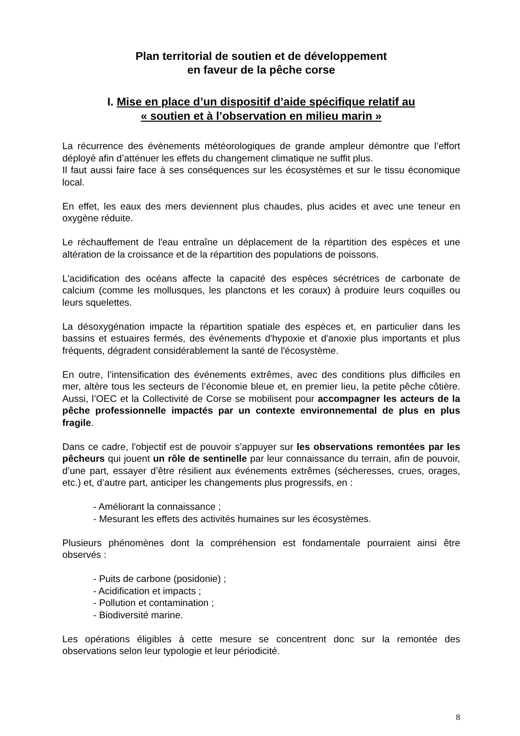Plan territorial de soutien et de développement
en faveur de la pêche corse
I. Mise en place d’un dispositif d’aide spécifique relatif au
« soutien et à l’observation en milieu marin »
La récurrence des évènements météorologiques de grande ampleur démontre que l’effort déployé afin d’atténuer les effets du changement climatique ne suffit plus.
Il faut aussi faire face à ses conséquences sur les écosystèmes et sur le tissu économique local.
En effet, les eaux des mers deviennent plus chaudes, plus acides et avec une teneur en oxygène réduite.
Le réchauffement de l'eau entraîne un déplacement de la répartition des espèces et une altération de la croissance et de la répartition des populations de poissons.
L'acidification des océans affecte la capacité des espèces sécrétrices de carbonate de calcium (comme les mollusques, les planctons et les coraux) à produire leurs coquilles ou leurs squelettes.
La désoxygénation impacte la répartition spatiale des espèces et, en particulier dans les bassins et estuaires fermés, des événements d'hypoxie et d'anoxie plus importants et plus fréquents, dégradent considérablement la santé de l'écosystème.
En outre, l’intensification des événements extrêmes, avec des conditions plus difficiles en mer, altère tous les secteurs de l’économie bleue et, en premier lieu, la petite pêche côtière. Aussi, l’OEC et la Collectivité de Corse se mobilisent pour accompagner les acteurs de la pêche professionnelle impactés par un contexte environnemental de plus en plus fragile.
Dans ce cadre, l'objectif est de pouvoir s’appuyer sur les observations remontées par les pêcheurs qui jouent un rôle de sentinelle par leur connaissance du terrain, afin de pouvoir, d’une part, essayer d’être résilient aux événements extrêmes (sécheresses, crues, orages, etc.) et, d’autre part, anticiper les changements plus progressifs, en :
- Améliorant la connaissance ;
- Mesurant les effets des activités humaines sur les écosystèmes.
Plusieurs phénomènes dont la compréhension est fondamentale pourraient ainsi être observés :
- Puits de carbone (posidonie) ;
- Acidification et impacts ;
- Pollution et contamination ;
- Biodiversité marine.
Les opérations éligibles à cette mesure se concentrent donc sur la remontée des observations selon leur typologie et leur périodicité.
8